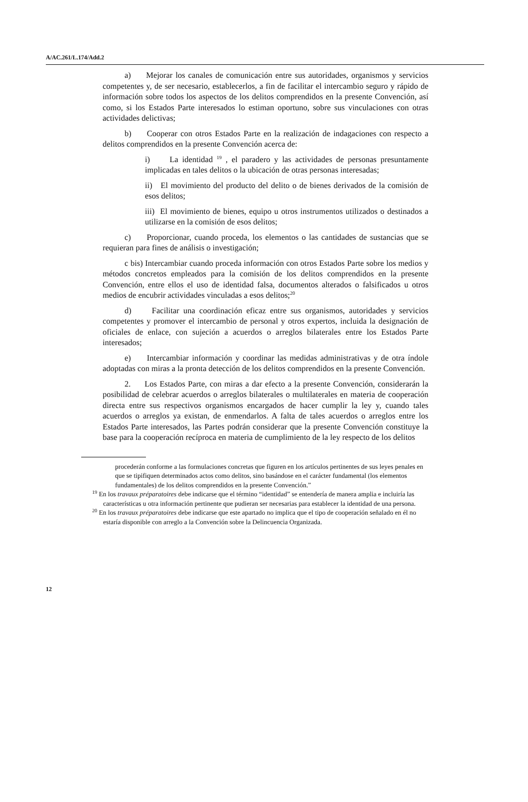A/AC.261/L.174/Add.2
a) Mejorar los canales de comunicación entre sus autoridades, organismos y servicios competentes y, de ser necesario, establecerlos, a fin de facilitar el intercambio seguro y rápido de información sobre todos los aspectos de los delitos comprendidos en la presente Convención, así como, si los Estados Parte interesados lo estiman oportuno, sobre sus vinculaciones con otras actividades delictivas;
b) Cooperar con otros Estados Parte en la realización de indagaciones con respecto a delitos comprendidos en la presente Convención acerca de:
i) La identidad <sup>19</sup> , el paradero y las actividades de personas presuntamente implicadas en tales delitos o la ubicación de otras personas interesadas;
ii) El movimiento del producto del delito o de bienes derivados de la comisión de esos delitos;
iii) El movimiento de bienes, equipo u otros instrumentos utilizados o destinados a utilizarse en la comisión de esos delitos;
c) Proporcionar, cuando proceda, los elementos o las cantidades de sustancias que se requieran para fines de análisis o investigación;
c bis) Intercambiar cuando proceda información con otros Estados Parte sobre los medios y métodos concretos empleados para la comisión de los delitos comprendidos en la presente Convención, entre ellos el uso de identidad falsa, documentos alterados o falsificados u otros medios de encubrir actividades vinculadas a esos delitos;<sup>20</sup>
d) Facilitar una coordinación eficaz entre sus organismos, autoridades y servicios competentes y promover el intercambio de personal y otros expertos, incluida la designación de oficiales de enlace, con sujeción a acuerdos o arreglos bilaterales entre los Estados Parte interesados;
e) Intercambiar información y coordinar las medidas administrativas y de otra índole adoptadas con miras a la pronta detección de los delitos comprendidos en la presente Convención.
2. Los Estados Parte, con miras a dar efecto a la presente Convención, considerarán la posibilidad de celebrar acuerdos o arreglos bilaterales o multilaterales en materia de cooperación directa entre sus respectivos organismos encargados de hacer cumplir la ley y, cuando tales acuerdos o arreglos ya existan, de enmendarlos. A falta de tales acuerdos o arreglos entre los Estados Parte interesados, las Partes podrán considerar que la presente Convención constituye la base para la cooperación recíproca en materia de cumplimiento de la ley respecto de los delitos
procederán conforme a las formulaciones concretas que figuren en los artículos pertinentes de sus leyes penales en que se tipifiquen determinados actos como delitos, sino basándose en el carácter fundamental (los elementos fundamentales) de los delitos comprendidos en la presente Convención.”
<sup>19</sup> En los travaux préparatoires debe indicarse que el término “identidad” se entendería de manera amplia e incluiría las características u otra información pertinente que pudieran ser necesarias para establecer la identidad de una persona.
<sup>20</sup> En los travaux préparatoires debe indicarse que este apartado no implica que el tipo de cooperación señalado en él no estaría disponible con arreglo a la Convención sobre la Delincuencia Organizada.
12